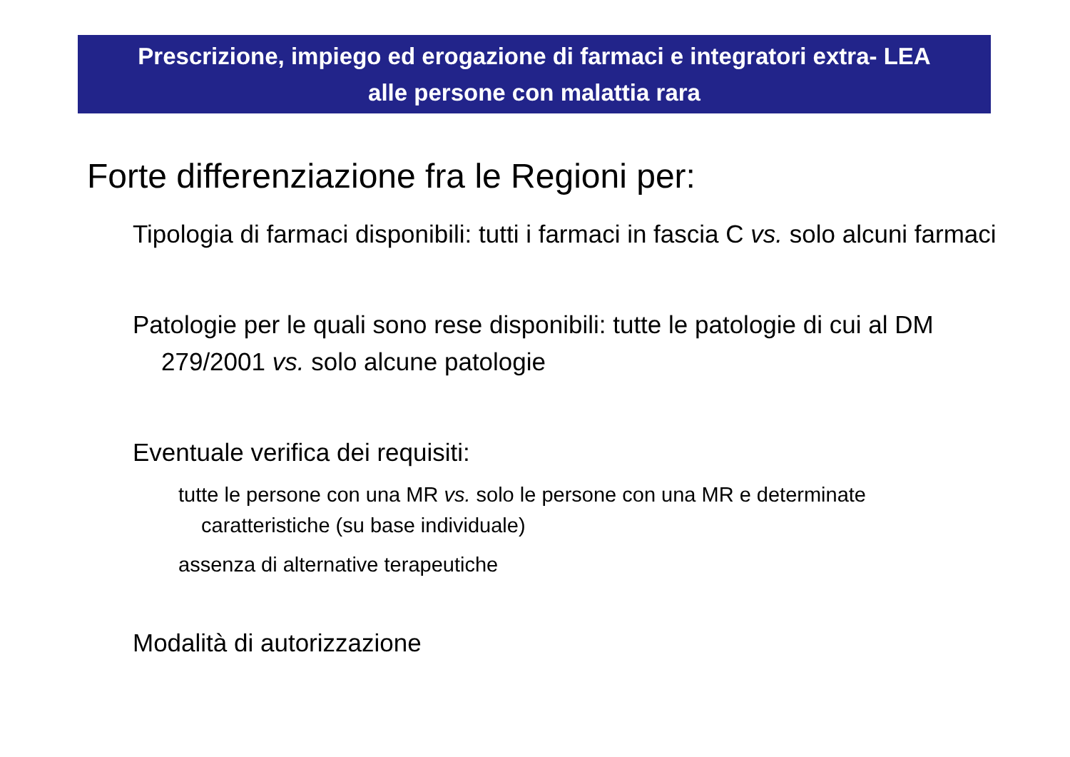Prescrizione, impiego ed erogazione di farmaci e integratori extra- LEA
alle persone con malattia rara
Forte differenziazione fra le Regioni per:
Tipologia di farmaci disponibili: tutti i farmaci in fascia C vs. solo alcuni farmaci
Patologie per le quali sono rese disponibili: tutte le patologie di cui al DM 279/2001 vs. solo alcune patologie
Eventuale verifica dei requisiti:
tutte le persone con una MR vs. solo le persone con una MR e determinate caratteristiche (su base individuale)
assenza di alternative terapeutiche
Modalità di autorizzazione